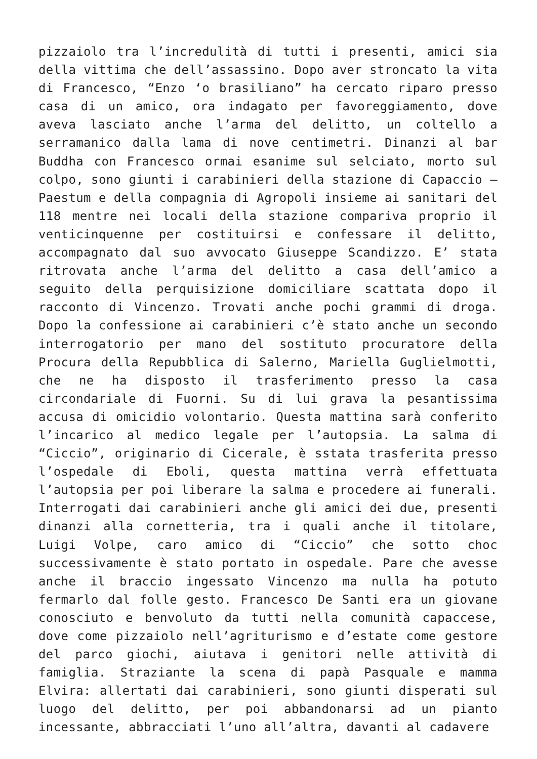pizzaiolo tra l’incredulità di tutti i presenti, amici sia della vittima che dell’assassino. Dopo aver stroncato la vita di Francesco, “Enzo ‘o brasiliano” ha cercato riparo presso casa di un amico, ora indagato per favoreggiamento, dove aveva lasciato anche l’arma del delitto, un coltello a serramanico dalla lama di nove centimetri. Dinanzi al bar Buddha con Francesco ormai esanime sul selciato, morto sul colpo, sono giunti i carabinieri della stazione di Capaccio – Paestum e della compagnia di Agropoli insieme ai sanitari del 118 mentre nei locali della stazione compariva proprio il venticinquenne per costituirsi e confessare il delitto, accompagnato dal suo avvocato Giuseppe Scandizzo. E’ stata ritrovata anche l’arma del delitto a casa dell’amico a seguito della perquisizione domiciliare scattata dopo il racconto di Vincenzo. Trovati anche pochi grammi di droga. Dopo la confessione ai carabinieri c’è stato anche un secondo interrogatorio per mano del sostituto procuratore della Procura della Repubblica di Salerno, Mariella Guglielmotti, che ne ha disposto il trasferimento presso la casa circondariale di Fuorni. Su di lui grava la pesantissima accusa di omicidio volontario. Questa mattina sarà conferito l’incarico al medico legale per l’autopsia. La salma di “Ciccio”, originario di Cicerale, è sstata trasferita presso l’ospedale di Eboli, questa mattina verrà effettuata l’autopsia per poi liberare la salma e procedere ai funerali. Interrogati dai carabinieri anche gli amici dei due, presenti dinanzi alla cornetteria, tra i quali anche il titolare, Luigi Volpe, caro amico di “Ciccio” che sotto choc successivamente è stato portato in ospedale. Pare che avesse anche il braccio ingessato Vincenzo ma nulla ha potuto fermarlo dal folle gesto. Francesco De Santi era un giovane conosciuto e benvoluto da tutti nella comunità capaccese, dove come pizzaiolo nell’agriturismo e d’estate come gestore del parco giochi, aiutava i genitori nelle attività di famiglia. Straziante la scena di papà Pasquale e mamma Elvira: allertati dai carabinieri, sono giunti disperati sul luogo del delitto, per poi abbandonarsi ad un pianto incessante, abbracciati l’uno all’altra, davanti al cadavere